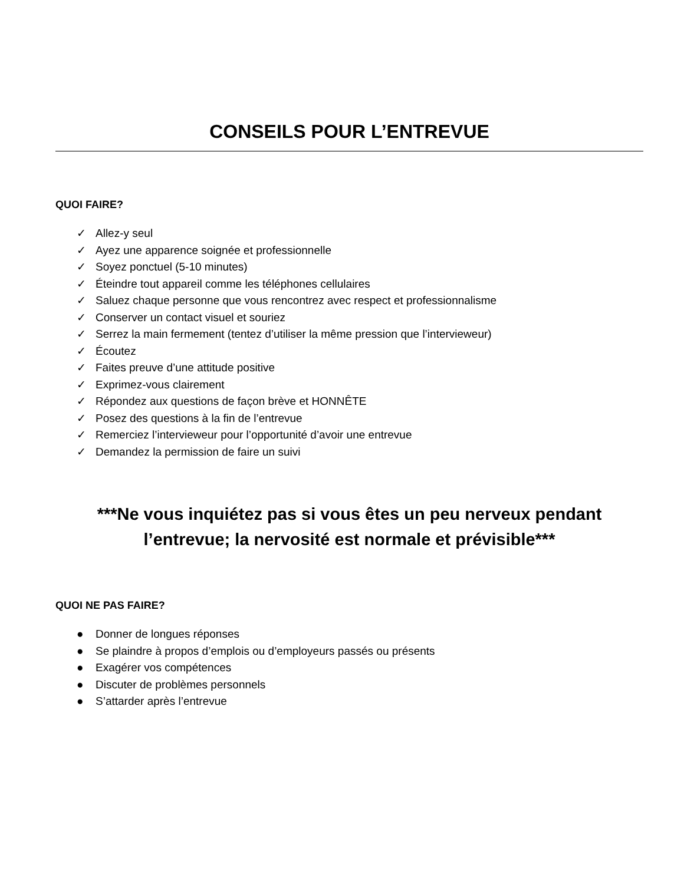CONSEILS POUR L’ENTREVUE
QUOI FAIRE?
✓ Allez-y seul
✓ Ayez une apparence soignée et professionnelle
✓ Soyez ponctuel (5-10 minutes)
✓ Éteindre tout appareil comme les téléphones cellulaires
✓ Saluez chaque personne que vous rencontrez avec respect et professionnalisme
✓ Conserver un contact visuel et souriez
✓ Serrez la main fermement (tentez d’utiliser la même pression que l’intervieweur)
✓ Écoutez
✓ Faites preuve d’une attitude positive
✓ Exprimez-vous clairement
✓ Répondez aux questions de façon brève et HONNÊTE
✓ Posez des questions à la fin de l’entrevue
✓ Remerciez l’intervieweur pour l’opportunité d’avoir une entrevue
✓ Demandez la permission de faire un suivi
***Ne vous inquiétez pas si vous êtes un peu nerveux pendant l’entrevue; la nervosité est normale et prévisible***
QUOI NE PAS FAIRE?
● Donner de longues réponses
● Se plaindre à propos d’emplois ou d’employeurs passés ou présents
● Exagérer vos compétences
● Discuter de problèmes personnels
● S’attarder après l’entrevue